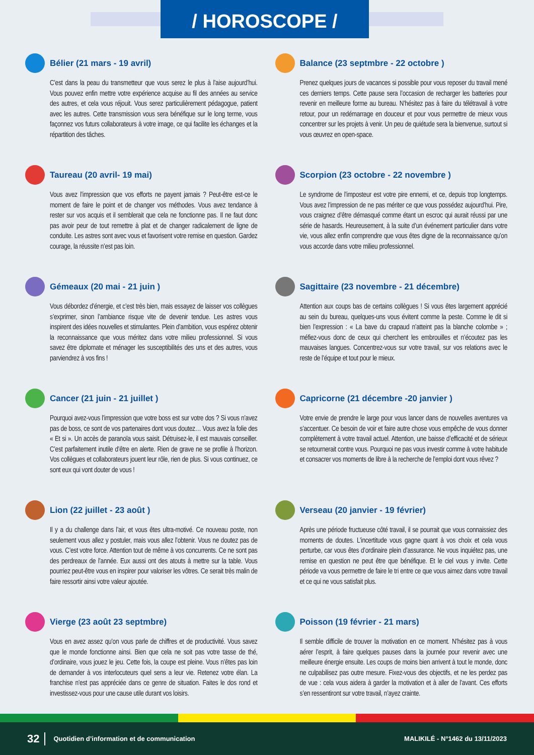/ HOROSCOPE /
Bélier (21 mars - 19 avril)
C’est dans la peau du transmetteur que vous serez le plus à l’aise aujourd’hui. Vous pouvez enfin mettre votre expérience acquise au fil des années au service des autres, et cela vous réjouit. Vous serez particulièrement pédagogue, patient avec les autres. Cette transmission vous sera bénéfique sur le long terme, vous façonnez vos futurs collaborateurs à votre image, ce qui facilite les échanges et la répartition des tâches.
Taureau (20 avril- 19 mai)
Vous avez l’impression que vos efforts ne payent jamais ? Peut-être est-ce le moment de faire le point et de changer vos méthodes. Vous avez tendance à rester sur vos acquis et il semblerait que cela ne fonctionne pas. Il ne faut donc pas avoir peur de tout remettre à plat et de changer radicalement de ligne de conduite. Les astres sont avec vous et favorisent votre remise en question. Gardez courage, la réussite n’est pas loin.
Gémeaux (20 mai - 21 juin )
Vous débordez d’énergie, et c’est très bien, mais essayez de laisser vos collègues s’exprimer, sinon l’ambiance risque vite de devenir tendue. Les astres vous inspirent des idées nouvelles et stimulantes. Plein d’ambition, vous espérez obtenir la reconnaissance que vous méritez dans votre milieu professionnel. Si vous savez être diplomate et ménager les susceptibilités des uns et des autres, vous parviendrez à vos fins !
Cancer (21 juin - 21 juillet )
Pourquoi avez-vous l’impression que votre boss est sur votre dos ? Si vous n’avez pas de boss, ce sont de vos partenaires dont vous doutez… Vous avez la folie des « Et si ». Un accès de paranoïa vous saisit. Détruisez-le, il est mauvais conseiller. C’est parfaitement inutile d’être en alerte. Rien de grave ne se profile à l’horizon. Vos collègues et collaborateurs jouent leur rôle, rien de plus. Si vous continuez, ce sont eux qui vont douter de vous !
Lion (22 juillet - 23 août )
Il y a du challenge dans l’air, et vous êtes ultra-motivé. Ce nouveau poste, non seulement vous allez y postuler, mais vous allez l’obtenir. Vous ne doutez pas de vous. C’est votre force. Attention tout de même à vos concurrents. Ce ne sont pas des perdreaux de l’année. Eux aussi ont des atouts à mettre sur la table. Vous pourriez peut-être vous en inspirer pour valoriser les vôtres. Ce serait très malin de faire ressortir ainsi votre valeur ajoutée.
Vierge (23 août 23 septmbre)
Vous en avez assez qu’on vous parle de chiffres et de productivité. Vous savez que le monde fonctionne ainsi. Bien que cela ne soit pas votre tasse de thé, d’ordinaire, vous jouez le jeu. Cette fois, la coupe est pleine. Vous n’êtes pas loin de demander à vos interlocuteurs quel sens a leur vie. Retenez votre élan. La franchise n’est pas appréciée dans ce genre de situation. Faites le dos rond et investissez-vous pour une cause utile durant vos loisirs.
Balance (23 septmbre - 22 octobre )
Prenez quelques jours de vacances si possible pour vous reposer du travail mené ces derniers temps. Cette pause sera l’occasion de recharger les batteries pour revenir en meilleure forme au bureau. N’hésitez pas à faire du télétravail à votre retour, pour un redémarrage en douceur et pour vous permettre de mieux vous concentrer sur les projets à venir. Un peu de quiétude sera la bienvenue, surtout si vous œuvrez en open-space.
Scorpion (23 octobre - 22 novembre )
Le syndrome de l’imposteur est votre pire ennemi, et ce, depuis trop longtemps. Vous avez l’impression de ne pas mériter ce que vous possédez aujourd’hui. Pire, vous craignez d’être démasqué comme étant un escroc qui aurait réussi par une série de hasards. Heureusement, à la suite d’un événement particulier dans votre vie, vous allez enfin comprendre que vous êtes digne de la reconnaissance qu’on vous accorde dans votre milieu professionnel.
Sagittaire (23 novembre - 21 décembre)
Attention aux coups bas de certains collègues ! Si vous êtes largement apprécié au sein du bureau, quelques-uns vous évitent comme la peste. Comme le dit si bien l’expression : « La bave du crapaud n’atteint pas la blanche colombe » ; méfiez-vous donc de ceux qui cherchent les embrouilles et n’écoutez pas les mauvaises langues. Concentrez-vous sur votre travail, sur vos relations avec le reste de l’équipe et tout pour le mieux.
Capricorne (21 décembre -20 janvier )
Votre envie de prendre le large pour vous lancer dans de nouvelles aventures va s’accentuer. Ce besoin de voir et faire autre chose vous empêche de vous donner complètement à votre travail actuel. Attention, une baisse d’efficacité et de sérieux se retournerait contre vous. Pourquoi ne pas vous investir comme à votre habitude et consacrer vos moments de libre à la recherche de l’emploi dont vous rêvez ?
Verseau (20 janvier - 19 février)
Après une période fructueuse côté travail, il se pourrait que vous connaissiez des moments de doutes. L’incertitude vous gagne quant à vos choix et cela vous perturbe, car vous êtes d’ordinaire plein d’assurance. Ne vous inquiétez pas, une remise en question ne peut être que bénéfique. Et le ciel vous y invite. Cette période va vous permettre de faire le tri entre ce que vous aimez dans votre travail et ce qui ne vous satisfait plus.
Poisson (19 février - 21 mars)
Il semble difficile de trouver la motivation en ce moment. N’hésitez pas à vous aérer l’esprit, à faire quelques pauses dans la journée pour revenir avec une meilleure énergie ensuite. Les coups de moins bien arrivent à tout le monde, donc ne culpabilisez pas outre mesure. Fixez-vous des objectifs, et ne les perdez pas de vue : cela vous aidera à garder la motivation et à aller de l’avant. Ces efforts s’en ressentiront sur votre travail, n’ayez crainte.
32 Quotidien d’information et de communication MALIKILÉ - N°1462 du 13/11/2023